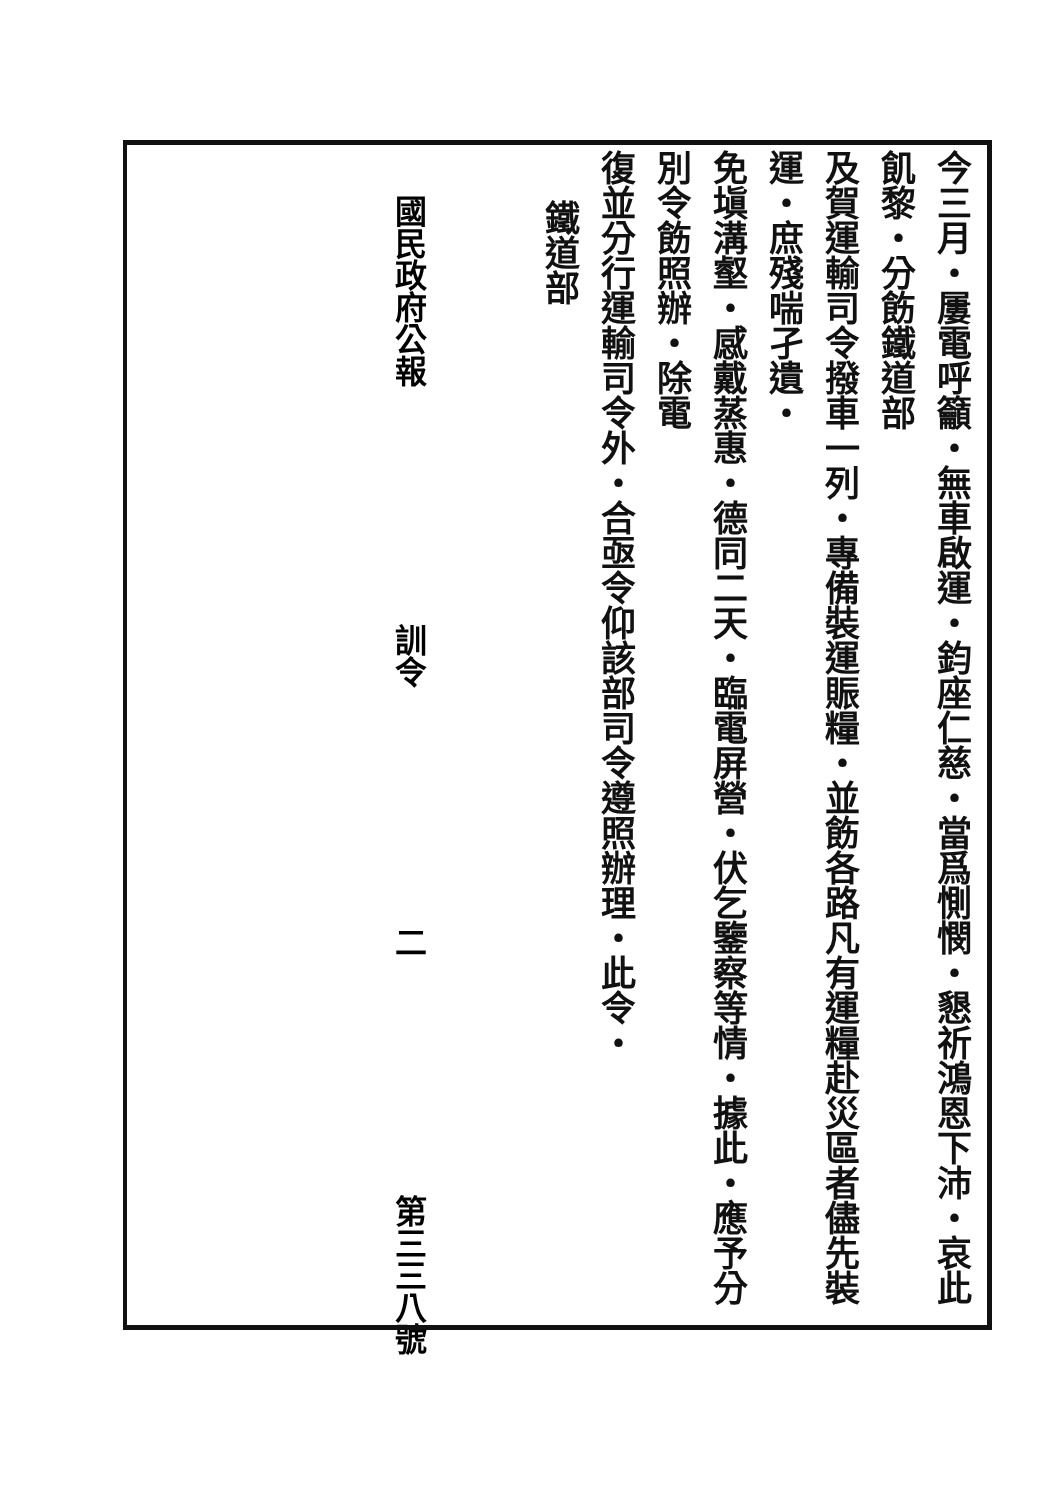今三月・屢電呼籲・無車啟運・鈞座仁慈・當爲惻憫・懇祈鴻恩下沛・哀此飢黎・分飭鐵道部
及賀運輸司令撥車一列・專備裝運賑糧・並飭各路凡有運糧赴災區者儘先裝運・庶殘喘孑遺・
免塡溝壑・感戴蒸惠・德同二天・臨電屏營・伏乞鑒察等情・據此・應予分別令飭照辦・除電
復並分行運輸司令外・合亟令仰該部司令遵照辦理・此令・
鐵道部
國民政府公報 訓令 二 第三三八號